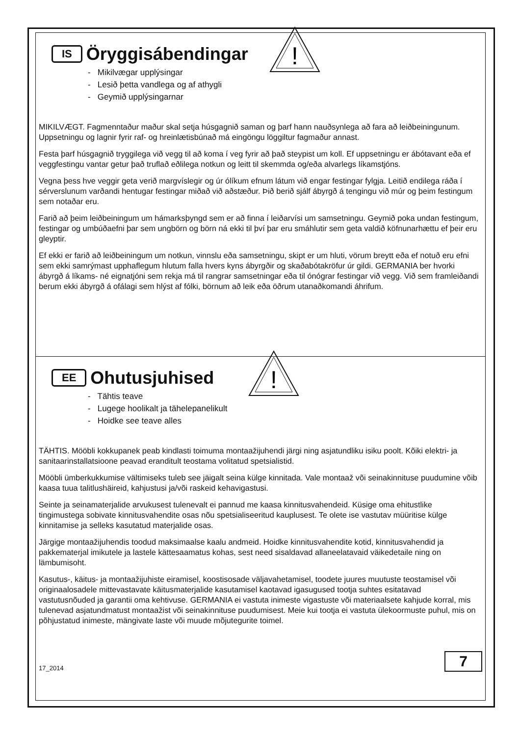IS Öryggisábendingar
- Mikilvægar upplýsingar
- Lesið þetta vandlega og af athygli
- Geymið upplýsingarnar
!
MIKILVÆGT. Fagmenntaður maður skal setja húsgagnið saman og þarf hann nauðsynlega að fara að leiðbeiningunum. Uppsetningu og lagnir fyrir raf- og hreinlætisbúnað má eingöngu löggiltur fagmaður annast.
Festa þarf húsgagnið tryggilega við vegg til að koma í veg fyrir að það steypist um koll. Ef uppsetningu er ábótavant eða ef veggfestingu vantar getur það truflað eðlilega notkun og leitt til skemmda og/eða alvarlegs líkamstjóns.
Vegna þess hve veggir geta verið margvíslegir og úr ólíkum efnum látum við engar festingar fylgja. Leitið endilega ráða í sérverslunum varðandi hentugar festingar miðað við aðstæður. Þið berið sjálf ábyrgð á tengingu við múr og þeim festingum sem notaðar eru.
Farið að þeim leiðbeiningum um hámarksþyngd sem er að finna í leiðarvísi um samsetningu. Geymið poka undan festingum, festingar og umbúðaefni þar sem ungbörn og börn ná ekki til því þar eru smáhlutir sem geta valdið köfnunarhættu ef þeir eru gleyptir.
Ef ekki er farið að leiðbeiningum um notkun, vinnslu eða samsetningu, skipt er um hluti, vörum breytt eða ef notuð eru efni sem ekki samrýmast upphaflegum hlutum falla hvers kyns ábyrgðir og skaðabótakröfur úr gildi. GERMANIA ber hvorki ábyrgð á líkams- né eignatjóni sem rekja má til rangrar samsetningar eða til ónógrar festingar við vegg. Við sem framleiðandi berum ekki ábyrgð á ofálagi sem hlýst af fólki, börnum að leik eða öðrum utanaðkomandi áhrifum.
EE Ohutusjuhised
- Tähtis teave
- Lugege hoolikalt ja tähelepanelikult
- Hoidke see teave alles
!
TÄHTIS. Mööbli kokkupanek peab kindlasti toimuma montaažijuhendi järgi ning asjatundliku isiku poolt. Kõiki elektri- ja sanitaarinstallatsioone peavad eranditult teostama volitatud spetsialistid.
Mööbli ümberkukkumise vältimiseks tuleb see jäigalt seina külge kinnitada. Vale montaaž või seinakinnituse puudumine võib kaasa tuua talitlushäireid, kahjustusi ja/või raskeid kehavigastusi.
Seinte ja seinamaterjalide arvukusest tulenevalt ei pannud me kaasa kinnitusvahendeid. Küsige oma ehitustlike tingimustega sobivate kinnitusvahendite osas nõu spetsialiseeritud kauplusest. Te olete ise vastutav müüritise külge kinnitamise ja selleks kasutatud materjalide osas.
Järgige montaažijuhendis toodud maksimaalse kaalu andmeid. Hoidke kinnitusvahendite kotid, kinnitusvahendid ja pakkematerjal imikutele ja lastele kättesaamatus kohas, sest need sisaldavad allaneelatavaid väikedetaile ning on lämbumisoht.
Kasutus-, käitus- ja montaažijuhiste eiramisel, koostisosade väljavahetamisel, toodete juures muutuste teostamisel või originaalosadele mittevastavate käitusmaterjalide kasutamisel kaotavad igasugused tootja suhtes esitatavad vastutusnõuded ja garantii oma kehtivuse. GERMANIA ei vastuta inimeste vigastuste või materiaalsete kahjude korral, mis tulenevad asjatundmatust montaažist või seinakinnituse puudumisest. Meie kui tootja ei vastuta ülekoormuste puhul, mis on põhjustatud inimeste, mängivate laste või muude mõjutegurite toimel.
17_2014 7